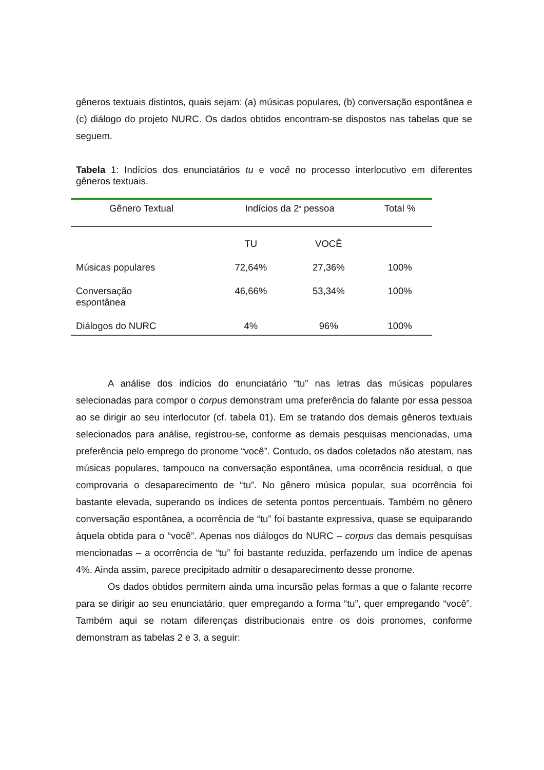gêneros textuais distintos, quais sejam: (a) músicas populares, (b) conversação espontânea e (c) diálogo do projeto NURC. Os dados obtidos encontram-se dispostos nas tabelas que se seguem.
Tabela 1: Indícios dos enunciatários tu e você no processo interlocutivo em diferentes gêneros textuais.
| Gênero Textual | Indícios da 2<sup>a</sup> pessoa | | Total % |
| | TU | VOCÊ | |
| Músicas populares | 72,64% | 27,36% | 100% |
| Conversação espontânea | 46,66% | 53,34% | 100% |
| Diálogos do NURC | 4% | 96% | 100% |
A análise dos indícios do enunciatário “tu” nas letras das músicas populares selecionadas para compor o corpus demonstram uma preferência do falante por essa pessoa ao se dirigir ao seu interlocutor (cf. tabela 01). Em se tratando dos demais gêneros textuais selecionados para análise, registrou-se, conforme as demais pesquisas mencionadas, uma preferência pelo emprego do pronome “você”. Contudo, os dados coletados não atestam, nas músicas populares, tampouco na conversação espontânea, uma ocorrência residual, o que comprovaria o desaparecimento de “tu”. No gênero música popular, sua ocorrência foi bastante elevada, superando os índices de setenta pontos percentuais. Também no gênero conversação espontânea, a ocorrência de “tu” foi bastante expressiva, quase se equiparando àquela obtida para o “você”. Apenas nos diálogos do NURC – corpus das demais pesquisas mencionadas – a ocorrência de “tu” foi bastante reduzida, perfazendo um índice de apenas 4%. Ainda assim, parece precipitado admitir o desaparecimento desse pronome.
Os dados obtidos permitem ainda uma incursão pelas formas a que o falante recorre para se dirigir ao seu enunciatário, quer empregando a forma “tu”, quer empregando “você”. Também aqui se notam diferenças distribucionais entre os dois pronomes, conforme demonstram as tabelas 2 e 3, a seguir: